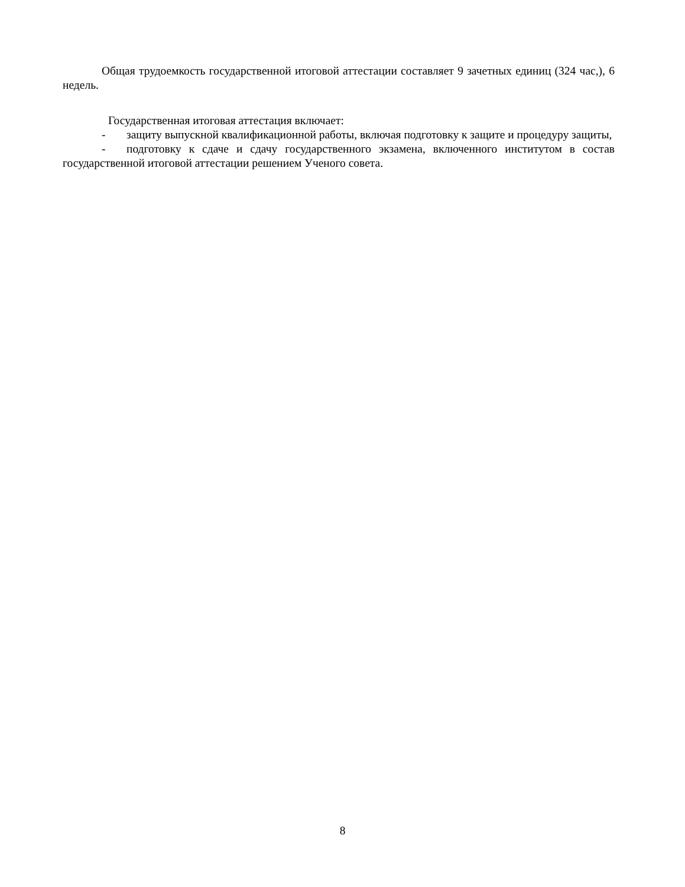Общая трудоемкость государственной итоговой аттестации составляет 9 зачетных единиц (324 час,), 6 недель.
Государственная итоговая аттестация включает:
- защиту выпускной квалификационной работы, включая подготовку к защите и процедуру защиты,
- подготовку к сдаче и сдачу государственного экзамена, включенного институтом в состав государственной итоговой аттестации решением Ученого совета.
8